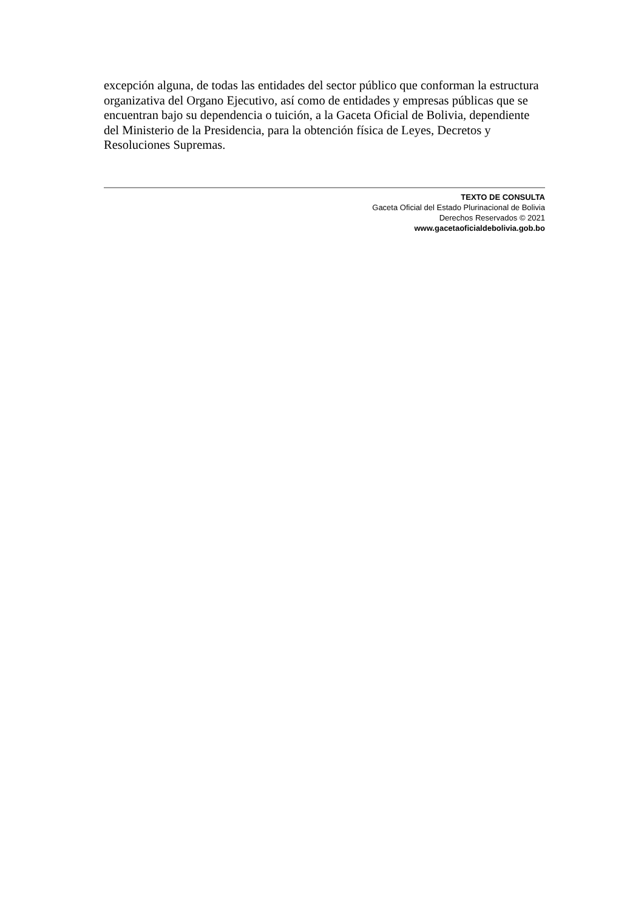excepción alguna, de todas las entidades del sector público que conforman la estructura organizativa del Organo Ejecutivo, así como de entidades y empresas públicas que se encuentran bajo su dependencia o tuición, a la Gaceta Oficial de Bolivia, dependiente del Ministerio de la Presidencia, para la obtención física de Leyes, Decretos y Resoluciones Supremas.
TEXTO DE CONSULTA
Gaceta Oficial del Estado Plurinacional de Bolivia
Derechos Reservados © 2021
www.gacetaoficialdebolivia.gob.bo